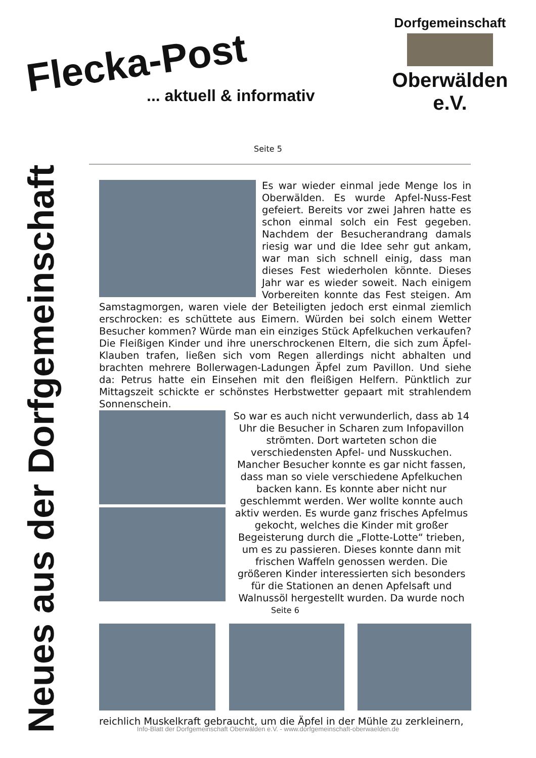Flecka-Post... aktuell & informativ
Dorfgemeinschaft
Oberwälden e.V.
Neues aus der Dorfgemeinschaft
Seite 5
Es war wieder einmal jede Menge los in Oberwälden. Es wurde Apfel-Nuss-Fest gefeiert. Bereits vor zwei Jahren hatte es schon einmal solch ein Fest gegeben. Nachdem der Besucherandrang damals riesig war und die Idee sehr gut ankam, war man sich schnell einig, dass man dieses Fest wiederholen könnte. Dieses Jahr war es wieder soweit. Nach einigem Vorbereiten konnte das Fest steigen. Am Samstagmorgen, waren viele der Beteiligten jedoch erst einmal ziemlich erschrocken: es schüttete aus Eimern. Würden bei solch einem Wetter Besucher kommen? Würde man ein einziges Stück Apfelkuchen verkaufen? Die Fleißigen Kinder und ihre unerschrockenen Eltern, die sich zum Äpfel-Klauben trafen, ließen sich vom Regen allerdings nicht abhalten und brachten mehrere Bollerwagen-Ladungen Äpfel zum Pavillon. Und siehe da: Petrus hatte ein Einsehen mit den fleißigen Helfern. Pünktlich zur Mittagszeit schickte er schönstes Herbstwetter gepaart mit strahlendem Sonnenschein.
So war es auch nicht verwunderlich, dass ab 14 Uhr die Besucher in Scharen zum Infopavillon strömten. Dort warteten schon die verschiedensten Apfel- und Nusskuchen. Mancher Besucher konnte es gar nicht fassen, dass man so viele verschiedene Apfelkuchen backen kann. Es konnte aber nicht nur geschlemmt werden. Wer wollte konnte auch aktiv werden. Es wurde ganz frisches Apfelmus gekocht, welches die Kinder mit großer Begeisterung durch die „Flotte-Lotte“ trieben, um es zu passieren. Dieses konnte dann mit frischen Waffeln genossen werden. Die größeren Kinder interessierten sich besonders für die Stationen an denen Apfelsaft und Walnussöl hergestellt wurden. Da wurde noch
Seite 6
reichlich Muskelkraft gebraucht, um die Äpfel in der Mühle zu zerkleinern,
Info-Blatt der Dorfgemeinschaft Oberwälden e.V. - www.dorfgemeinschaft-oberwaelden.de